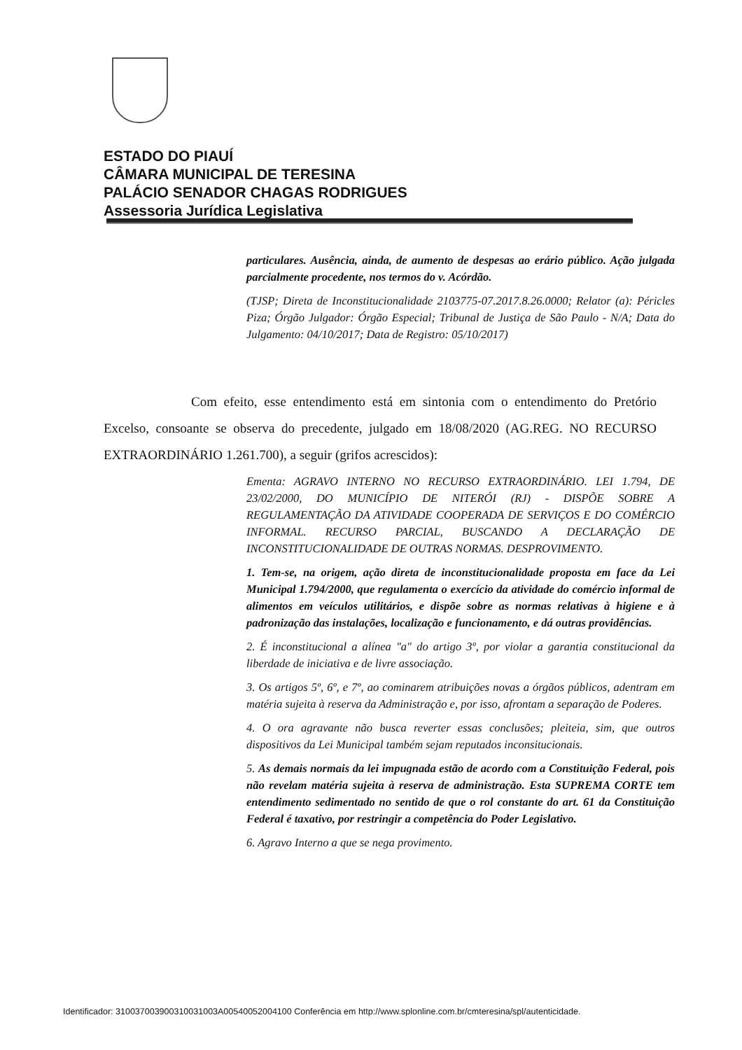ESTADO DO PIAUÍ
CÂMARA MUNICIPAL DE TERESINA
PALÁCIO SENADOR CHAGAS RODRIGUES
Assessoria Jurídica Legislativa
particulares. Ausência, ainda, de aumento de despesas ao erário público. Ação julgada parcialmente procedente, nos termos do v. Acórdão.
(TJSP; Direta de Inconstitucionalidade 2103775-07.2017.8.26.0000; Relator (a): Péricles Piza; Órgão Julgador: Órgão Especial; Tribunal de Justiça de São Paulo - N/A; Data do Julgamento: 04/10/2017; Data de Registro: 05/10/2017)
Com efeito, esse entendimento está em sintonia com o entendimento do Pretório Excelso, consoante se observa do precedente, julgado em 18/08/2020 (AG.REG. NO RECURSO EXTRAORDINÁRIO 1.261.700), a seguir (grifos acrescidos):
Ementa: AGRAVO INTERNO NO RECURSO EXTRAORDINÁRIO. LEI 1.794, DE 23/02/2000, DO MUNICÍPIO DE NITERÓI (RJ) - DISPÕE SOBRE A REGULAMENTAÇÃO DA ATIVIDADE COOPERADA DE SERVIÇOS E DO COMÉRCIO INFORMAL. RECURSO PARCIAL, BUSCANDO A DECLARAÇÃO DE INCONSTITUCIONALIDADE DE OUTRAS NORMAS. DESPROVIMENTO.
1. Tem-se, na origem, ação direta de inconstitucionalidade proposta em face da Lei Municipal 1.794/2000, que regulamenta o exercício da atividade do comércio informal de alimentos em veículos utilitários, e dispõe sobre as normas relativas à higiene e à padronização das instalações, localização e funcionamento, e dá outras providências.
2. É inconstitucional a alínea "a" do artigo 3º, por violar a garantia constitucional da liberdade de iniciativa e de livre associação.
3. Os artigos 5º, 6º, e 7º, ao cominarem atribuições novas a órgãos públicos, adentram em matéria sujeita à reserva da Administração e, por isso, afrontam a separação de Poderes.
4. O ora agravante não busca reverter essas conclusões; pleiteia, sim, que outros dispositivos da Lei Municipal também sejam reputados inconsitucionais.
5. As demais normais da lei impugnada estão de acordo com a Constituição Federal, pois não revelam matéria sujeita à reserva de administração. Esta SUPREMA CORTE tem entendimento sedimentado no sentido de que o rol constante do art. 61 da Constituição Federal é taxativo, por restringir a competência do Poder Legislativo.
6. Agravo Interno a que se nega provimento.
Identificador: 310037003900310031003A00540052004100 Conferência em http://www.splonline.com.br/cmteresina/spl/autenticidade.